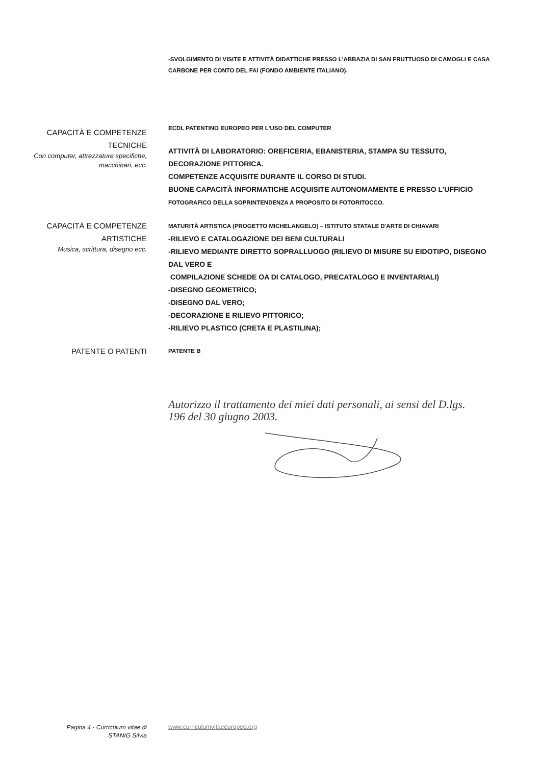-SVOLGIMENTO DI VISITE E ATTIVITÀ DIDATTICHE PRESSO L'ABBAZIA DI SAN FRUTTUOSO DI CAMOGLI E CASA CARBONE PER CONTO DEL FAI (FONDO AMBIENTE ITALIANO).
CAPACITÀ E COMPETENZE
TECNICHE
Con computer, attrezzature specifiche, macchinari, ecc.
ECDL PATENTINO EUROPEO PER L'USO DEL COMPUTER
ATTIVITÀ DI LABORATORIO: OREFICERIA, EBANISTERIA, STAMPA SU TESSUTO, DECORAZIONE PITTORICA.
COMPETENZE ACQUISITE DURANTE IL CORSO DI STUDI.
BUONE CAPACITÀ INFORMATICHE ACQUISITE AUTONOMAMENTE E PRESSO L'UFFICIO
FOTOGRAFICO DELLA SOPRINTENDENZA A PROPOSITO DI FOTORITOCCO.
CAPACITÀ E COMPETENZE
ARTISTICHE
Musica, scrittura, disegno ecc.
MATURITÀ ARTISTICA (PROGETTO MICHELANGELO) – ISTITUTO STATALE D'ARTE DI CHIAVARI
-RILIEVO E CATALOGAZIONE DEI BENI CULTURALI
-RILIEVO MEDIANTE DIRETTO SOPRALLUOGO (RILIEVO DI MISURE SU EIDOTIPO, DISEGNO DAL VERO E
COMPILAZIONE SCHEDE OA DI CATALOGO, PRECATALOGO E INVENTARIALI)
-DISEGNO GEOMETRICO;
-DISEGNO DAL VERO;
-DECORAZIONE E RILIEVO PITTORICO;
-RILIEVO PLASTICO (CRETA E PLASTILINA);
PATENTE O PATENTI
PATENTE B
Autorizzo il trattamento dei miei dati personali, ai sensi del D.lgs. 196 del 30 giugno 2003.
Pagina 4 - Curriculum vitae di
STANIG Silvia
www.curriculumvitaeeuropeo.org